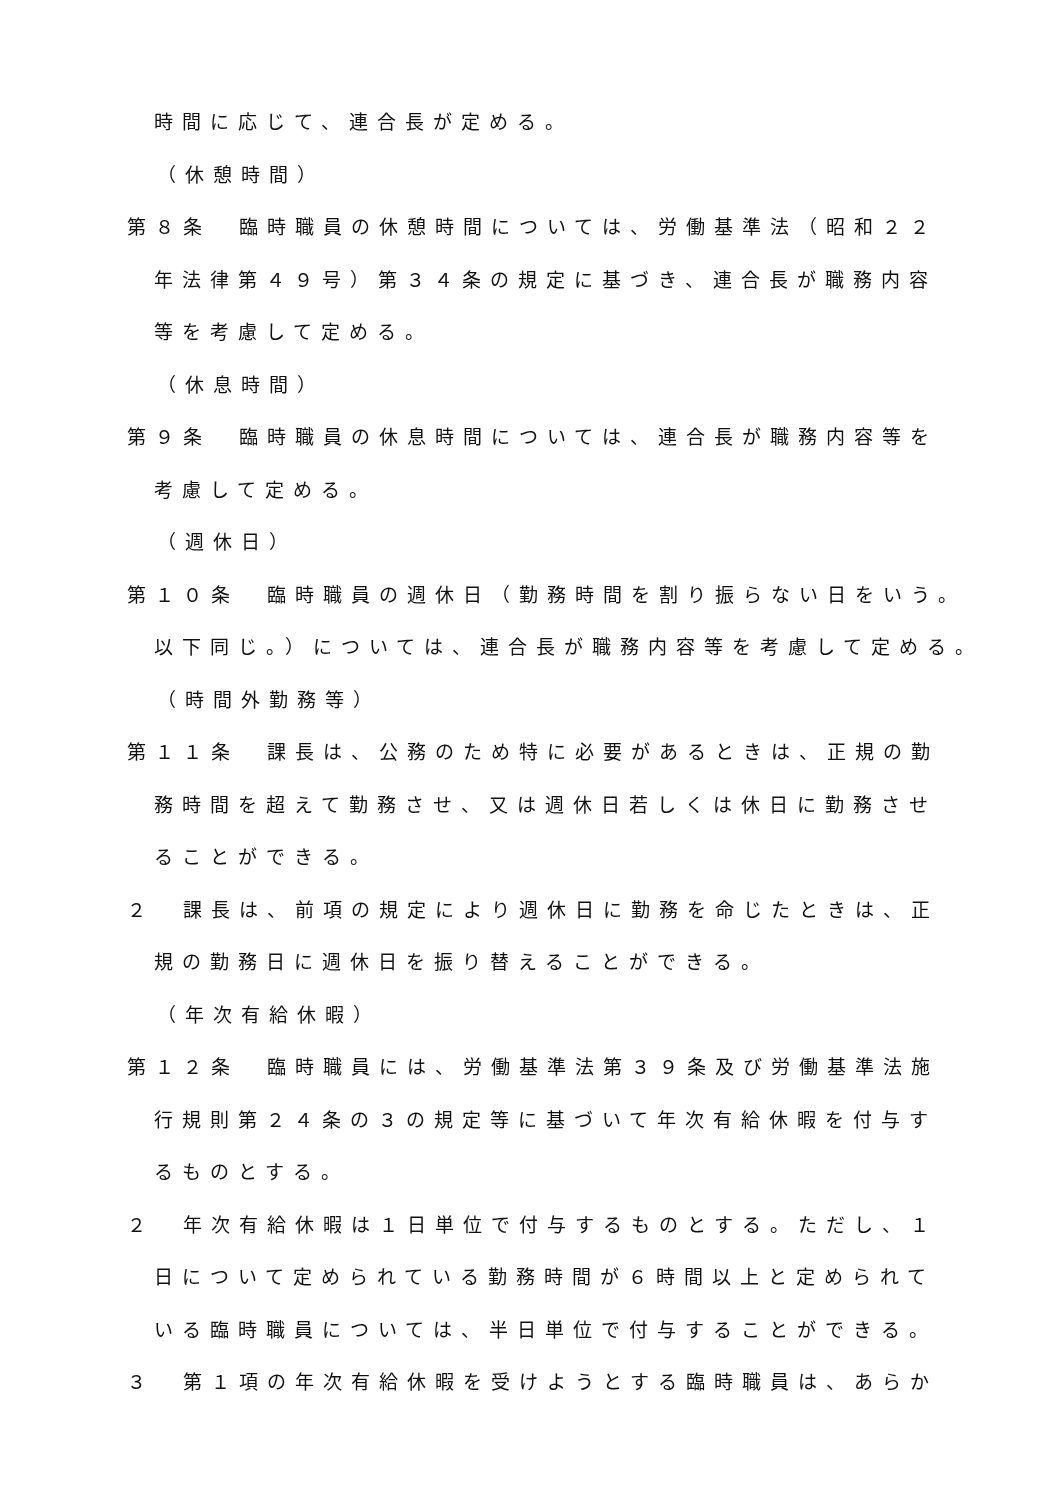時間に応じて、連合長が定める。
（休憩時間）
第８条　臨時職員の休憩時間については、労働基準法（昭和２２
年法律第４９号）第３４条の規定に基づき、連合長が職務内容
等を考慮して定める。
（休息時間）
第９条　臨時職員の休息時間については、連合長が職務内容等を
考慮して定める。
（週休日）
第１０条　臨時職員の週休日（勤務時間を割り振らない日をいう。
以下同じ。）については、連合長が職務内容等を考慮して定める。
（時間外勤務等）
第１１条　課長は、公務のため特に必要があるときは、正規の勤
務時間を超えて勤務させ、又は週休日若しくは休日に勤務させ
ることができる。
２　課長は、前項の規定により週休日に勤務を命じたときは、正
規の勤務日に週休日を振り替えることができる。
（年次有給休暇）
第１２条　臨時職員には、労働基準法第３９条及び労働基準法施
行規則第２４条の３の規定等に基づいて年次有給休暇を付与す
るものとする。
２　年次有給休暇は１日単位で付与するものとする。ただし、１
日について定められている勤務時間が６時間以上と定められて
いる臨時職員については、半日単位で付与することができる。
３　第１項の年次有給休暇を受けようとする臨時職員は、あらか